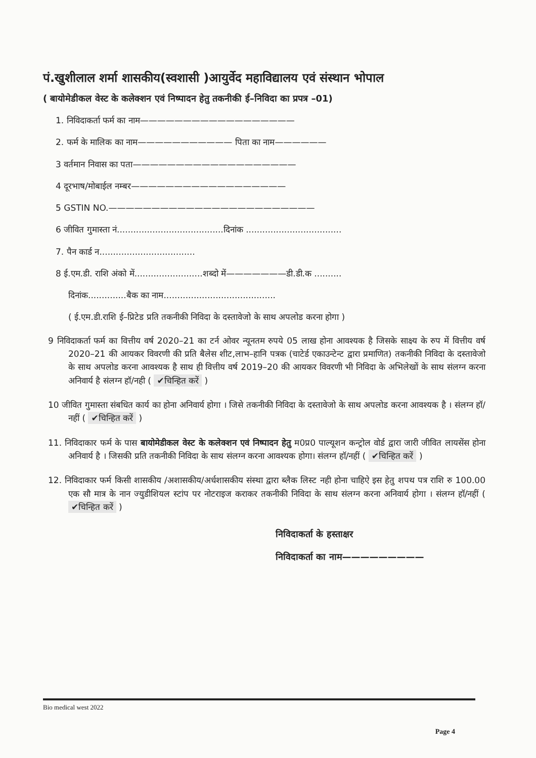पं.खुशीलाल शर्मा शासकीय(स्वशासी )आयुर्वेद महाविद्यालय एवं संस्थान भोपाल
( बायोमेडीकल वेस्ट के कलेक्शन एवं निष्पादन हेतु तकनीकी ई–निविदा का प्रपत्र –01)
1. निविदाकर्ता फर्म का नाम——————————————————
2. फर्म के मालिक का नाम——————————— पिता का नाम——————
3 वर्तमान निवास का पता———————————————————
4 दूरभाष/मोबाईल नम्बर——————————————————
5 GSTIN NO.————————————————————————
6 जीवित गुमास्ता नं.......................................दिनांक ...................................
7. पैन कार्ड न...................................
8 ई.एम.डी. राशि अंको में.........................शब्दो में———————डी.डी.क ..........
दिनांक..............बैक का नाम.........................................
( ई.एम.डी.राशि ई–प्रिटेड प्रति तकनीकी निविदा के दस्तावेजो के साथ अपलोड करना होगा )
9 निविदाकर्ता फर्म का वित्तीय वर्ष 2020–21 का टर्न ओवर न्यूनतम रुपये 05 लाख होना आवश्यक है जिसके साक्ष्य के रुप में वित्तीय वर्ष 2020–21 की आयकर विवरणी की प्रति बैलेस शीट,लाभ–हानि पत्रक (चाटेर्ड एकाउन्टेन्ट द्वारा प्रमाणित) तकनीकी निविदा के दस्तावेजो के साथ अपलोड करना आवश्यक है साथ ही वित्तीय वर्ष 2019–20 की आयकर विवरणी भी निविदा के अभिलेखों के साथ संलग्न करना अनिवार्य है संलग्न हॉ/नही ( ✔चिन्हित करें )
10 जीवित गुमास्ता संबधित कार्य का होना अनिवार्य होगा । जिसे तकनीकी निविदा के दस्तावेजो के साथ अपलोड करना आवश्यक है । संलग्न हॉ/नहीं ( ✔चिन्हित करें )
11. निविदाकार फर्म के पास बायोमेडीकल वेस्ट के कलेक्शन एवं निष्पादन हेतु म0प्र0 पाल्यूशन कन्ट्रोल वोर्ड द्वारा जारी जीवित लायसेंस होना अनिवार्य है । जिसकी प्रति तकनीकी निविदा के साथ संलग्न करना आवश्यक होगा। संलग्न हॉ/नहीं ( ✔चिन्हित करें )
12. निविदाकार फर्म किसी शासकीय /अशासकीय/अर्धशासकीय संस्था द्वारा ब्लैक लिस्ट नही होना चाहिऐ इस हेतु शपथ पत्र राशि रु 100.00 एक सौ मात्र के नान ज्युडीशियल स्टांप पर नोटराइज कराकर तकनीकी निविदा के साथ संलग्न करना अनिवार्य होगा । संलग्न हॉ/नहीं ( ✔चिन्हित करें )
निविदाकर्ता के हस्ताक्षर
निविदाकर्ता का नाम—————————
Bio medical west 2022
Page 4